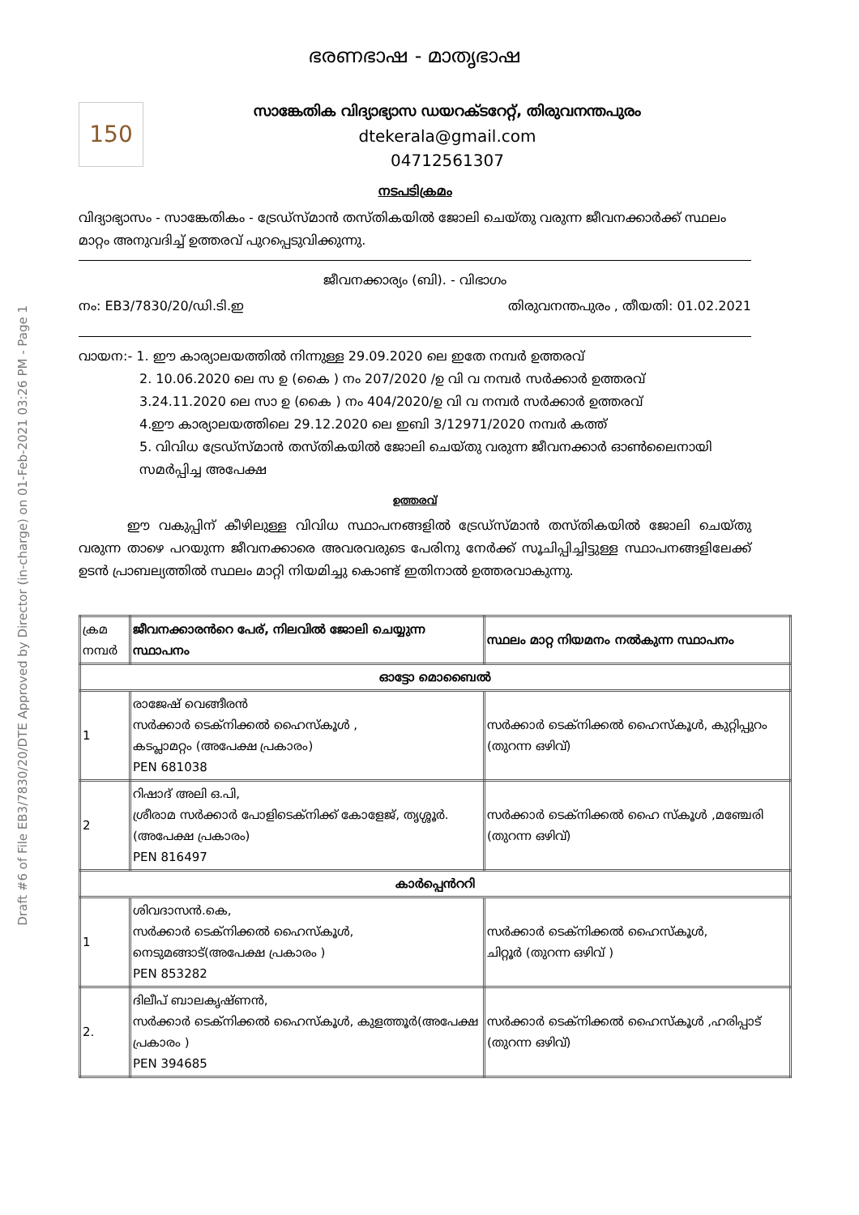Draft #6 of File EB3/7830/20/DTE Approved by Director (in-charge) on 01-Feb-2021 03:26 PM - Page 1
ഭരണഭാഷ - മാതൃഭാഷ
150
സാങ്കേതിക വിദ്യാഭ്യാസ ഡയറക്ടറേറ്റ്, തിരുവനന്തപുരം
dtekerala@gmail.com
04712561307
നടപടിക്രമം
വിദ്യാഭ്യാസം - സാങ്കേതികം - ട്രേഡ്സ്മാൻ തസ്തികയിൽ ജോലി ചെയ്തു വരുന്ന ജീവനക്കാർക്ക് സ്ഥലം മാറ്റം അനുവദിച്ച് ഉത്തരവ് പുറപ്പെടുവിക്കുന്നു.
ജീവനക്കാര്യം (ബി). - വിഭാഗം
നം: EB3/7830/20/ഡി.ടി.ഇ തിരുവനന്തപുരം , തീയതി: 01.02.2021
വായന:- 1. ഈ കാര്യാലയത്തിൽ നിന്നുള്ള 29.09.2020 ലെ ഇതേ നമ്പർ ഉത്തരവ്
2. 10.06.2020 ലെ സ ഉ (കൈ ) നം 207/2020 /ഉ വി വ നമ്പർ സർക്കാർ ഉത്തരവ്
3.24.11.2020 ലെ സാ ഉ (കൈ ) നം 404/2020/ഉ വി വ നമ്പർ സർക്കാർ ഉത്തരവ്
4.ഈ കാര്യാലയത്തിലെ 29.12.2020 ലെ ഇബി 3/12971/2020 നമ്പർ കത്ത്
5. വിവിധ ട്രേഡ്സ്മാൻ തസ്തികയിൽ ജോലി ചെയ്തു വരുന്ന ജീവനക്കാർ ഓൺലൈനായി സമർപ്പിച്ച അപേക്ഷ
ഉത്തരവ്
ഈ വകുപ്പിന് കീഴിലുള്ള വിവിധ സ്ഥാപനങ്ങളിൽ ട്രേഡ്സ്മാൻ തസ്തികയിൽ ജോലി ചെയ്തു വരുന്ന താഴെ പറയുന്ന ജീവനക്കാരെ അവരവരുടെ പേരിനു നേർക്ക് സൂചിപ്പിച്ചിട്ടുള്ള സ്ഥാപനങ്ങളിലേക്ക് ഉടൻ പ്രാബല്യത്തിൽ സ്ഥലം മാറ്റി നിയമിച്ചു കൊണ്ട് ഇതിനാൽ ഉത്തരവാകുന്നു.
| ക്രമ നമ്പർ | ജീവനക്കാരൻറെ പേര്, നിലവിൽ ജോലി ചെയ്യുന്ന സ്ഥാപനം | സ്ഥലം മാറ്റ നിയമനം നൽകുന്ന സ്ഥാപനം |
| ഓട്ടോ മൊബൈൽ | | |
| 1 | രാജേഷ് വെങ്ങീരൻ സർക്കാർ ടെക്നിക്കൽ ഹൈസ്കൂൾ , കടപ്ലാമറ്റം (അപേക്ഷ പ്രകാരം) PEN 681038 | സർക്കാർ ടെക്നിക്കൽ ഹൈസ്കൂൾ, കുറ്റിപ്പുറം (തുറന്ന ഒഴിവ്) |
| 2 | റിഷാദ് അലി ഒ.പി, ശ്രീരാമ സർക്കാർ പോളിടെക്നിക്ക് കോളേജ്, തൃശ്ശൂർ.(അപേക്ഷ പ്രകാരം) PEN 816497 | സർക്കാർ ടെക്നിക്കൽ ഹൈ സ്കൂൾ ,മഞ്ചേരി (തുറന്ന ഒഴിവ്) |
| കാർപ്പെൻററി | | |
| 1 | ശിവദാസൻ.കെ, സർക്കാർ ടെക്നിക്കൽ ഹൈസ്കൂൾ, നെടുമങ്ങാട്(അപേക്ഷ പ്രകാരം ) PEN 853282 | സർക്കാർ ടെക്നിക്കൽ ഹൈസ്കൂൾ, ചിറ്റൂർ (തുറന്ന ഒഴിവ് ) |
| 2. | ദിലീപ് ബാലകൃഷ്ണൻ, സർക്കാർ ടെക്നിക്കൽ ഹൈസ്കൂൾ, കുളത്തൂർ(അപേക്ഷ പ്രകാരം ) PEN 394685 | സർക്കാർ ടെക്നിക്കൽ ഹൈസ്കൂൾ ,ഹരിപ്പാട് (തുറന്ന ഒഴിവ്) |